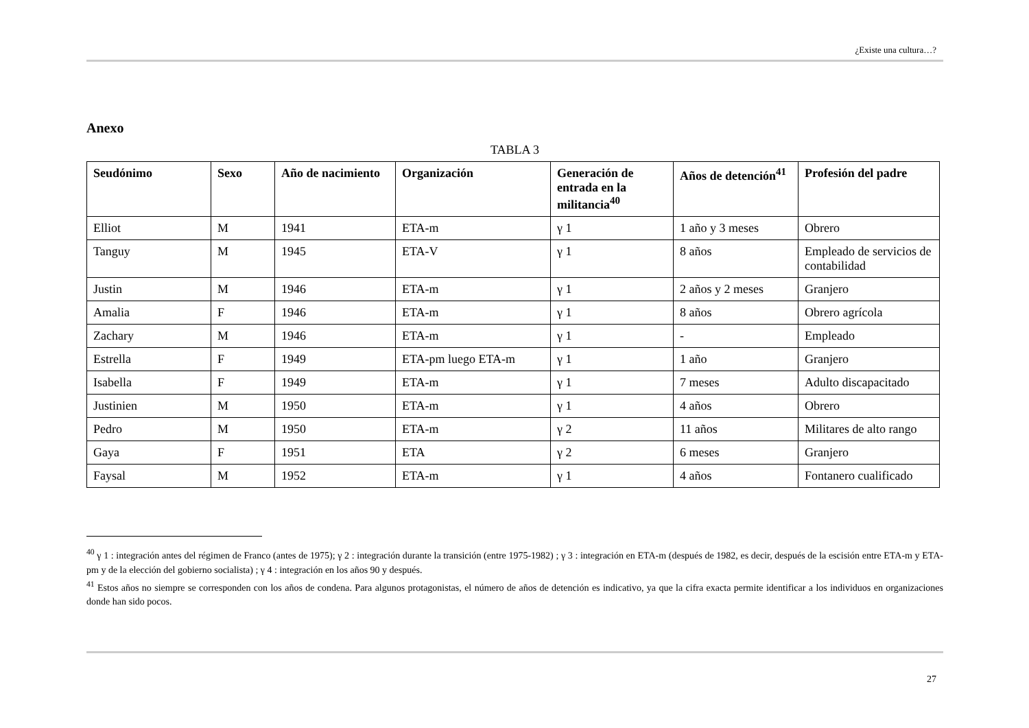¿Existe una cultura…?
Anexo
TABLA 3
| Seudónimo | Sexo | Año de nacimiento | Organización | Generación de entrada en la militancia<sup>40</sup> | Años de detención<sup>41</sup> | Profesión del padre |
| --- | --- | --- | --- | --- | --- | --- |
| Elliot | M | 1941 | ETA-m | γ 1 | 1 año y 3 meses | Obrero |
| Tanguy | M | 1945 | ETA-V | γ 1 | 8 años | Empleado de servicios de contabilidad |
| Justin | M | 1946 | ETA-m | γ 1 | 2 años y 2 meses | Granjero |
| Amalia | F | 1946 | ETA-m | γ 1 | 8 años | Obrero agrícola |
| Zachary | M | 1946 | ETA-m | γ 1 | - | Empleado |
| Estrella | F | 1949 | ETA-pm luego ETA-m | γ 1 | 1 año | Granjero |
| Isabella | F | 1949 | ETA-m | γ 1 | 7 meses | Adulto discapacitado |
| Justinien | M | 1950 | ETA-m | γ 1 | 4 años | Obrero |
| Pedro | M | 1950 | ETA-m | γ 2 | 11 años | Militares de alto rango |
| Gaya | F | 1951 | ETA | γ 2 | 6 meses | Granjero |
| Faysal | M | 1952 | ETA-m | γ 1 | 4 años | Fontanero cualificado |
<sup>40</sup> γ 1 : integración antes del régimen de Franco (antes de 1975); γ 2 : integración durante la transición (entre 1975-1982) ; γ 3 : integración en ETA-m (después de 1982, es decir, después de la escisión entre ETA-m y ETA-pm y de la elección del gobierno socialista) ; γ 4 : integración en los años 90 y después.
<sup>41</sup> Estos años no siempre se corresponden con los años de condena. Para algunos protagonistas, el número de años de detención es indicativo, ya que la cifra exacta permite identificar a los individuos en organizaciones donde han sido pocos.
27